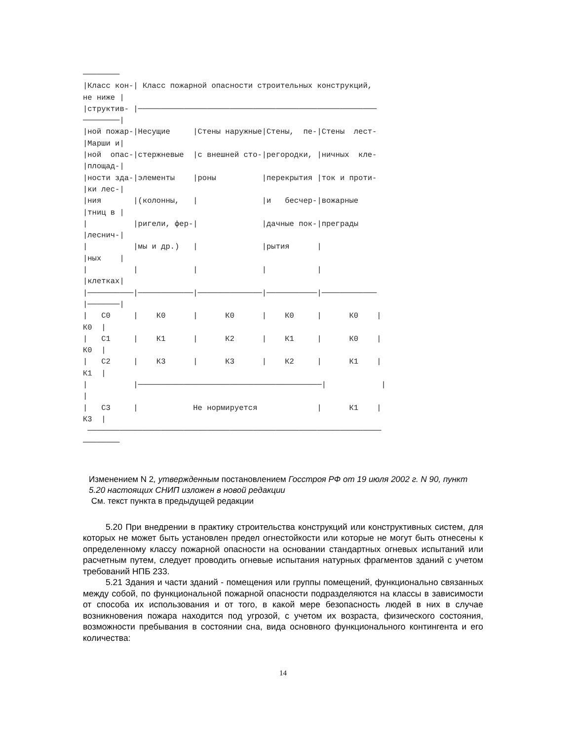────────
|Класс кон-| Класс пожарной опасности строительных конструкций,
не ниже |
|структив- |────────────────────────────────────────────────────
────────|
|ной пожар-|Несущие     |Стены наружные|Стены,  пе-|Стены  лест-
|Марши и|
|ной  опас-|стержневые  |с внешней сто-|регородки, |ничных  кле-
|площад-|
|ности зда-|элементы    |роны          |перекрытия |ток и проти-
|ки лес-|
|ния       |(колонны,   |              |и   бесчер-|вожарные
|тниц в |
|          |ригели, фер-|              |дачные пок-|преграды
|леснич-|
|          |мы и др.)   |              |рытия      |
|ных    |
|          |            |              |           |
|клетках|
|──────────|────────────|──────────────|───────────|────────────
|───────|
|   С0     |    К0      |      К0      |    К0     |      К0    |
К0  |
|   С1     |    К1      |      К2      |    К1     |      К0    |
К0  |
|   С2     |    К3      |      К3      |    К2     |      К1    |
К1  |
|          |────────────────────────────────────────|            |
|
|   С3     |            Не нормируется             |      К1    |
К3  |
 ────────────────────────────────────────────────────────────────
────────
Изменением N 2, утвержденным постановлением Госстроя РФ от 19 июля 2002 г. N 90, пункт 5.20 настоящих СНИП изложен в новой редакции
См. текст пункта в предыдущей редакции
5.20 При внедрении в практику строительства конструкций или конструктивных систем, для которых не может быть установлен предел огнестойкости или которые не могут быть отнесены к определенному классу пожарной опасности на основании стандартных огневых испытаний или расчетным путем, следует проводить огневые испытания натурных фрагментов зданий с учетом требований НПБ 233.
5.21 Здания и части зданий - помещения или группы помещений, функционально связанных между собой, по функциональной пожарной опасности подразделяются на классы в зависимости от способа их использования и от того, в какой мере безопасность людей в них в случае возникновения пожара находится под угрозой, с учетом их возраста, физического состояния, возможности пребывания в состоянии сна, вида основного функционального контингента и его количества:
14